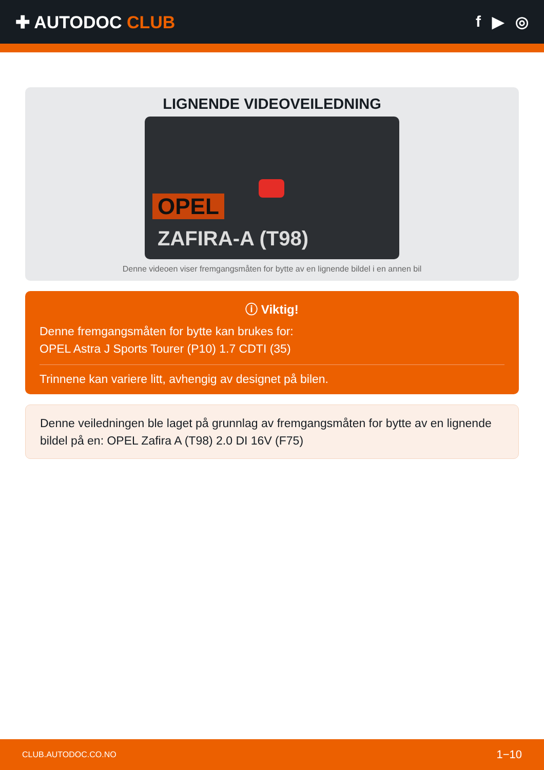✚ AUTODOC CLUB f ▶ ◎
LIGNENDE VIDEOVEILEDNING
OPEL
ZAFIRA-A (T98)
Denne videoen viser fremgangsmåten for bytte av en lignende bildel i en annen bil
ⓘ Viktig!
Denne fremgangsmåten for bytte kan brukes for:
OPEL Astra J Sports Tourer (P10) 1.7 CDTI (35)
Trinnene kan variere litt, avhengig av designet på bilen.
Denne veiledningen ble laget på grunnlag av fremgangsmåten for bytte av en lignende bildel på en: OPEL Zafira A (T98) 2.0 DI 16V (F75)
CLUB.AUTODOC.CO.NO 1−10